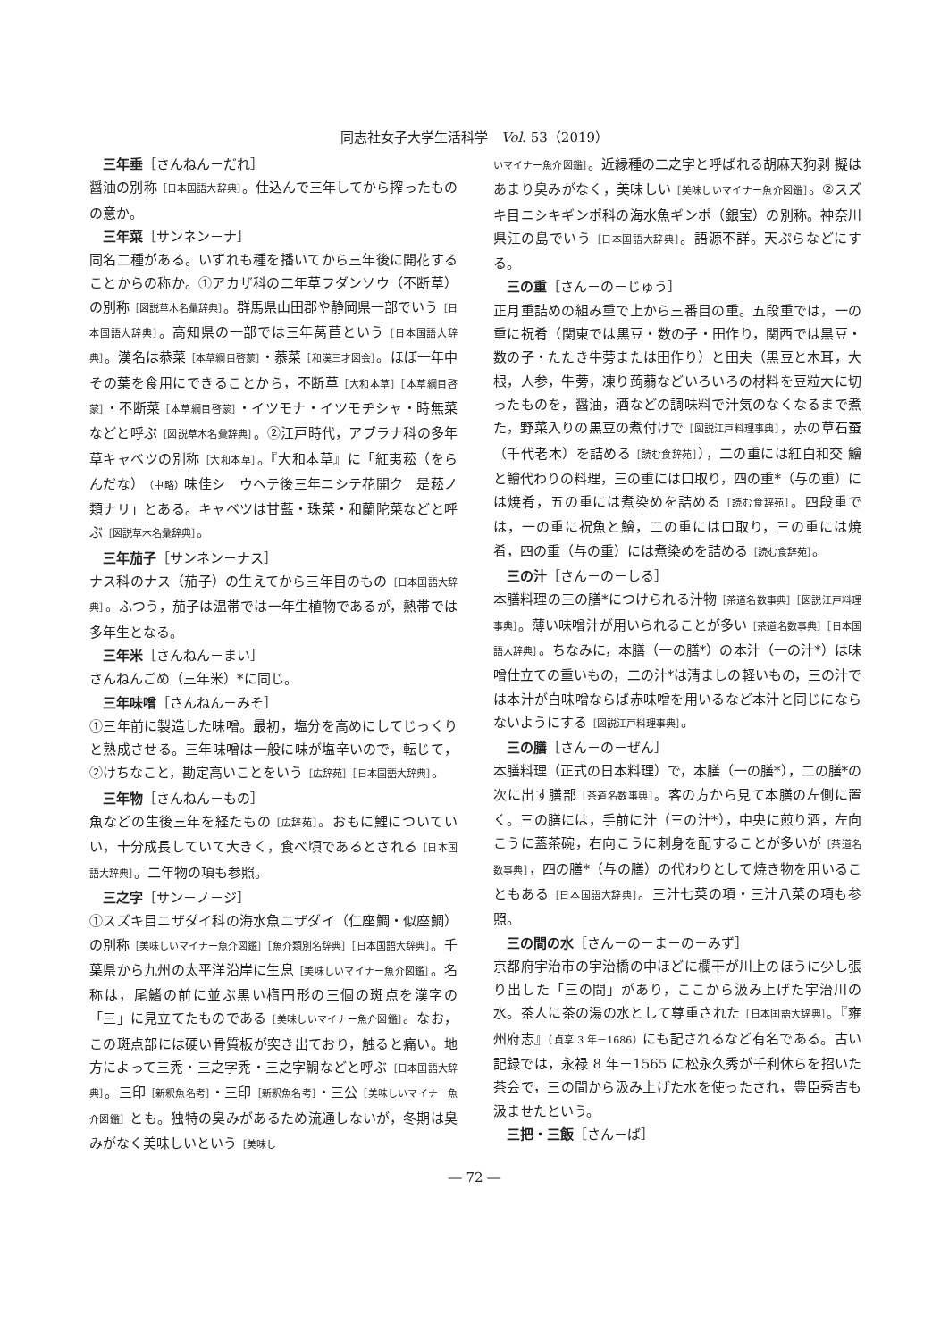同志社女子大学生活科学　Vol. 53（2019）
三年垂［さんねん－だれ］
醤油の別称［日本国語大辞典］。仕込んで三年してから搾ったものの意か。
三年菜［サンネン－ナ］
同名二種がある。いずれも種を播いてから三年後に開花することからの称か。①アカザ科の二年草フダンソウ（不断草）の別称［図説草木名彙辞典］。群馬県山田郡や静岡県一部でいう［日本国語大辞典］。高知県の一部では三年莴苣という［日本国語大辞典］。漢名は恭菜［本草綱目啓蒙］・菾菜［和漢三才図会］。ほぼ一年中その葉を食用にできることから，不断草［大和本草］［本草綱目啓蒙］・不断菜［本草綱目啓蒙］・イツモナ・イツモヂシャ・時無菜などと呼ぶ［図説草木名彙辞典］。②江戸時代，アブラナ科の多年草キャベツの別称［大和本草］。『大和本草』に「紅夷菘（をらんだな）（中略）味佳シ　ウヘテ後三年ニシテ花開ク　是菘ノ類ナリ」とある。キャベツは甘藍・珠菜・和蘭陀菜などと呼ぶ［図説草木名彙辞典］。
三年茄子［サンネン－ナス］
ナス科のナス（茄子）の生えてから三年目のもの［日本国語大辞典］。ふつう，茄子は温帯では一年生植物であるが，熱帯では多年生となる。
三年米［さんねん－まい］
さんねんごめ（三年米）*に同じ。
三年味噌［さんねん－みそ］
①三年前に製造した味噌。最初，塩分を高めにしてじっくりと熟成させる。三年味噌は一般に味が塩辛いので，転じて，②けちなこと，勘定高いことをいう［広辞苑］［日本国語大辞典］。
三年物［さんねん－もの］
魚などの生後三年を経たもの［広辞苑］。おもに鯉についていい，十分成長していて大きく，食べ頃であるとされる［日本国語大辞典］。二年物の項も参照。
三之字［サン－ノ－ジ］
①スズキ目ニザダイ科の海水魚ニザダイ（仁座鯛・似座鯛）の別称［美味しいマイナー魚介図鑑］［魚介類別名辞典］［日本国語大辞典］。千葉県から九州の太平洋沿岸に生息［美味しいマイナー魚介図鑑］。名称は，尾鰭の前に並ぶ黒い楕円形の三個の斑点を漢字の「三」に見立てたものである［美味しいマイナー魚介図鑑］。なお，この斑点部には硬い骨質板が突き出ており，触ると痛い。地方によって三禿・三之字禿・三之字鯛などと呼ぶ［日本国語大辞典］。三印［新釈魚名考］・三印［新釈魚名考］・三公［美味しいマイナー魚介図鑑］とも。独特の臭みがあるため流通しないが，冬期は臭みがなく美味しいという［美味し
いマイナー魚介図鑑］。近縁種の二之字と呼ばれる胡麻天狗剥 擬はあまり臭みがなく，美味しい［美味しいマイナー魚介図鑑］。②スズキ目ニシキギンポ科の海水魚ギンポ（銀宝）の別称。神奈川県江の島でいう［日本国語大辞典］。語源不詳。天ぷらなどにする。
三の重［さん－の－じゅう］
正月重詰めの組み重で上から三番目の重。五段重では，一の重に祝肴（関東では黒豆・数の子・田作り，関西では黒豆・数の子・たたき牛蒡または田作り）と田夫（黒豆と木耳，大根，人参，牛蒡，凍り蒟蒻などいろいろの材料を豆粒大に切ったものを，醤油，酒などの調味料で汁気のなくなるまで煮た，野菜入りの黒豆の煮付けで［図説江戸料理事典］，赤の草石蚕（千代老木）を詰める［読む食辞苑］），二の重には紅白和交 鱠と鱠代わりの料理，三の重には口取り，四の重*（与の重）には焼肴，五の重には煮染めを詰める［読む食辞苑］。四段重では，一の重に祝魚と鱠，二の重には口取り，三の重には焼肴，四の重（与の重）には煮染めを詰める［読む食辞苑］。
三の汁［さん－の－しる］
本膳料理の三の膳*につけられる汁物［茶道名数事典］［図説江戸料理事典］。薄い味噌汁が用いられることが多い［茶道名数事典］［日本国語大辞典］。ちなみに，本膳（一の膳*）の本汁（一の汁*）は味噌仕立ての重いもの，二の汁*は清ましの軽いもの，三の汁では本汁が白味噌ならば赤味噌を用いるなど本汁と同じにならないようにする［図説江戸料理事典］。
三の膳［さん－の－ぜん］
本膳料理（正式の日本料理）で，本膳（一の膳*），二の膳*の次に出す膳部［茶道名数事典］。客の方から見て本膳の左側に置く。三の膳には，手前に汁（三の汁*），中央に煎り酒，左向こうに蓋茶碗，右向こうに刺身を配することが多いが［茶道名数事典］，四の膳*（与の膳）の代わりとして焼き物を用いることもある［日本国語大辞典］。三汁七菜の項・三汁八菜の項も参照。
三の間の水［さん－の－ま－の－みず］
京都府宇治市の宇治橋の中ほどに欄干が川上のほうに少し張り出した「三の間」があり，ここから汲み上げた宇治川の水。茶人に茶の湯の水として尊重された［日本国語大辞典］。『雍州府志』（貞享 3 年－1686）にも記されるなど有名である。古い記録では，永禄 8 年－1565 に松永久秀が千利休らを招いた茶会で，三の間から汲み上げた水を使ったされ，豊臣秀吉も汲ませたという。
三把・三飯［さん－ば］
― 72 ―